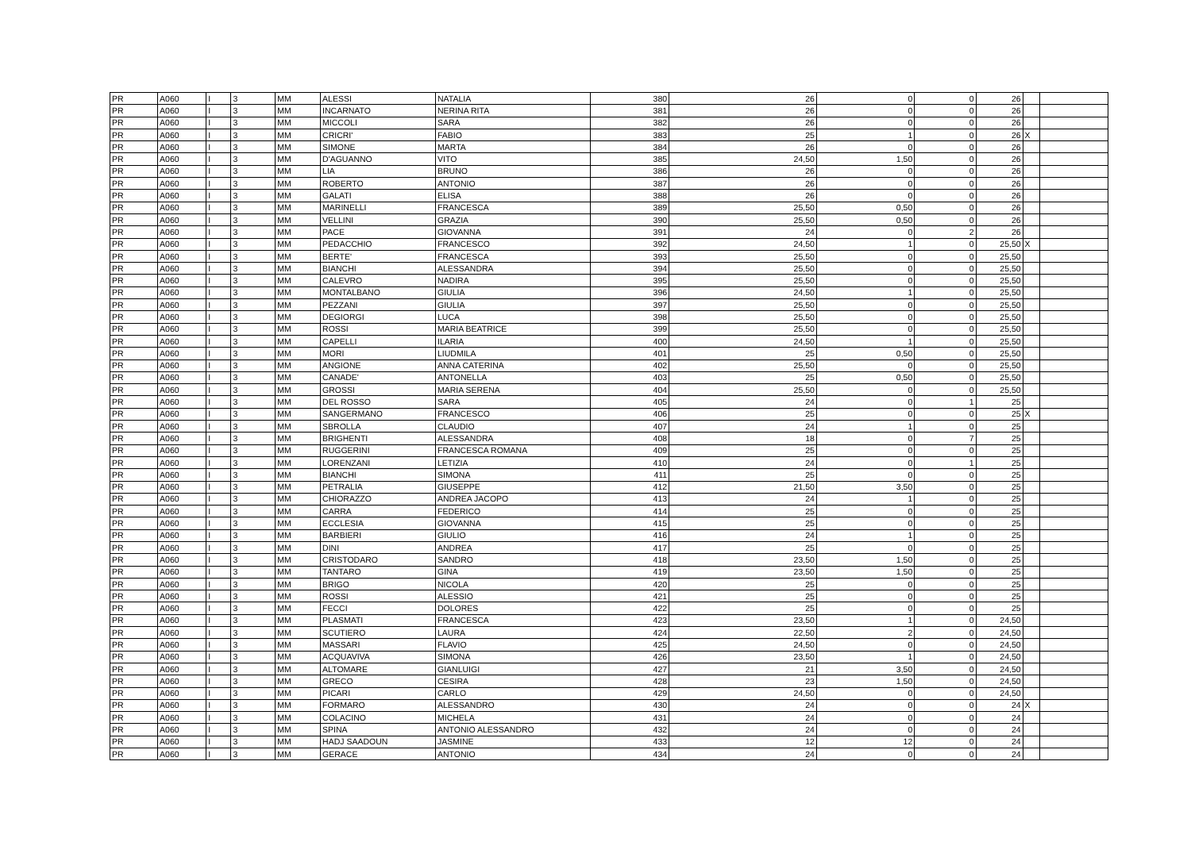| PR | A060 | I | 3 | MM | ALESSI | NATALIA | 380 | 26 | 0 | 0 | 26 | | |
| PR | A060 | I | 3 | MM | INCARNATO | NERINA RITA | 381 | 26 | 0 | 0 | 26 | | |
| PR | A060 | I | 3 | MM | MICCOLI | SARA | 382 | 26 | 0 | 0 | 26 | | |
| PR | A060 | I | 3 | MM | CRICRI' | FABIO | 383 | 25 | 1 | 0 | 26 | X | |
| PR | A060 | I | 3 | MM | SIMONE | MARTA | 384 | 26 | 0 | 0 | 26 | | |
| PR | A060 | I | 3 | MM | D'AGUANNO | VITO | 385 | 24,50 | 1,50 | 0 | 26 | | |
| PR | A060 | I | 3 | MM | LIA | BRUNO | 386 | 26 | 0 | 0 | 26 | | |
| PR | A060 | I | 3 | MM | ROBERTO | ANTONIO | 387 | 26 | 0 | 0 | 26 | | |
| PR | A060 | I | 3 | MM | GALATI | ELISA | 388 | 26 | 0 | 0 | 26 | | |
| PR | A060 | I | 3 | MM | MARINELLI | FRANCESCA | 389 | 25,50 | 0,50 | 0 | 26 | | |
| PR | A060 | I | 3 | MM | VELLINI | GRAZIA | 390 | 25,50 | 0,50 | 0 | 26 | | |
| PR | A060 | I | 3 | MM | PACE | GIOVANNA | 391 | 24 | 0 | 2 | 26 | | |
| PR | A060 | I | 3 | MM | PEDACCHIO | FRANCESCO | 392 | 24,50 | 1 | 0 | 25,50 | X | |
| PR | A060 | I | 3 | MM | BERTE' | FRANCESCA | 393 | 25,50 | 0 | 0 | 25,50 | | |
| PR | A060 | I | 3 | MM | BIANCHI | ALESSANDRA | 394 | 25,50 | 0 | 0 | 25,50 | | |
| PR | A060 | I | 3 | MM | CALEVRO | NADIRA | 395 | 25,50 | 0 | 0 | 25,50 | | |
| PR | A060 | I | 3 | MM | MONTALBANO | GIULIA | 396 | 24,50 | 1 | 0 | 25,50 | | |
| PR | A060 | I | 3 | MM | PEZZANI | GIULIA | 397 | 25,50 | 0 | 0 | 25,50 | | |
| PR | A060 | I | 3 | MM | DEGIORGI | LUCA | 398 | 25,50 | 0 | 0 | 25,50 | | |
| PR | A060 | I | 3 | MM | ROSSI | MARIA BEATRICE | 399 | 25,50 | 0 | 0 | 25,50 | | |
| PR | A060 | I | 3 | MM | CAPELLI | ILARIA | 400 | 24,50 | 1 | 0 | 25,50 | | |
| PR | A060 | I | 3 | MM | MORI | LIUDMILA | 401 | 25 | 0,50 | 0 | 25,50 | | |
| PR | A060 | I | 3 | MM | ANGIONE | ANNA CATERINA | 402 | 25,50 | 0 | 0 | 25,50 | | |
| PR | A060 | I | 3 | MM | CANADE' | ANTONELLA | 403 | 25 | 0,50 | 0 | 25,50 | | |
| PR | A060 | I | 3 | MM | GROSSI | MARIA SERENA | 404 | 25,50 | 0 | 0 | 25,50 | | |
| PR | A060 | I | 3 | MM | DEL ROSSO | SARA | 405 | 24 | 0 | 1 | 25 | | |
| PR | A060 | I | 3 | MM | SANGERMANO | FRANCESCO | 406 | 25 | 0 | 0 | 25 | X | |
| PR | A060 | I | 3 | MM | SBROLLA | CLAUDIO | 407 | 24 | 1 | 0 | 25 | | |
| PR | A060 | I | 3 | MM | BRIGHENTI | ALESSANDRA | 408 | 18 | 0 | 7 | 25 | | |
| PR | A060 | I | 3 | MM | RUGGERINI | FRANCESCA ROMANA | 409 | 25 | 0 | 0 | 25 | | |
| PR | A060 | I | 3 | MM | LORENZANI | LETIZIA | 410 | 24 | 0 | 1 | 25 | | |
| PR | A060 | I | 3 | MM | BIANCHI | SIMONA | 411 | 25 | 0 | 0 | 25 | | |
| PR | A060 | I | 3 | MM | PETRALIA | GIUSEPPE | 412 | 21,50 | 3,50 | 0 | 25 | | |
| PR | A060 | I | 3 | MM | CHIORAZZO | ANDREA JACOPO | 413 | 24 | 1 | 0 | 25 | | |
| PR | A060 | I | 3 | MM | CARRA | FEDERICO | 414 | 25 | 0 | 0 | 25 | | |
| PR | A060 | I | 3 | MM | ECCLESIA | GIOVANNA | 415 | 25 | 0 | 0 | 25 | | |
| PR | A060 | I | 3 | MM | BARBIERI | GIULIO | 416 | 24 | 1 | 0 | 25 | | |
| PR | A060 | I | 3 | MM | DINI | ANDREA | 417 | 25 | 0 | 0 | 25 | | |
| PR | A060 | I | 3 | MM | CRISTODARO | SANDRO | 418 | 23,50 | 1,50 | 0 | 25 | | |
| PR | A060 | I | 3 | MM | TANTARO | GINA | 419 | 23,50 | 1,50 | 0 | 25 | | |
| PR | A060 | I | 3 | MM | BRIGO | NICOLA | 420 | 25 | 0 | 0 | 25 | | |
| PR | A060 | I | 3 | MM | ROSSI | ALESSIO | 421 | 25 | 0 | 0 | 25 | | |
| PR | A060 | I | 3 | MM | FECCI | DOLORES | 422 | 25 | 0 | 0 | 25 | | |
| PR | A060 | I | 3 | MM | PLASMATI | FRANCESCA | 423 | 23,50 | 1 | 0 | 24,50 | | |
| PR | A060 | I | 3 | MM | SCUTIERO | LAURA | 424 | 22,50 | 2 | 0 | 24,50 | | |
| PR | A060 | I | 3 | MM | MASSARI | FLAVIO | 425 | 24,50 | 0 | 0 | 24,50 | | |
| PR | A060 | I | 3 | MM | ACQUAVIVA | SIMONA | 426 | 23,50 | 1 | 0 | 24,50 | | |
| PR | A060 | I | 3 | MM | ALTOMARE | GIANLUIGI | 427 | 21 | 3,50 | 0 | 24,50 | | |
| PR | A060 | I | 3 | MM | GRECO | CESIRA | 428 | 23 | 1,50 | 0 | 24,50 | | |
| PR | A060 | I | 3 | MM | PICARI | CARLO | 429 | 24,50 | 0 | 0 | 24,50 | | |
| PR | A060 | I | 3 | MM | FORMARO | ALESSANDRO | 430 | 24 | 0 | 0 | 24 | X | |
| PR | A060 | I | 3 | MM | COLACINO | MICHELA | 431 | 24 | 0 | 0 | 24 | | |
| PR | A060 | I | 3 | MM | SPINA | ANTONIO ALESSANDRO | 432 | 24 | 0 | 0 | 24 | | |
| PR | A060 | I | 3 | MM | HADJ SAADOUN | JASMINE | 433 | 12 | 12 | 0 | 24 | | |
| PR | A060 | I | 3 | MM | GERACE | ANTONIO | 434 | 24 | 0 | 0 | 24 | | |